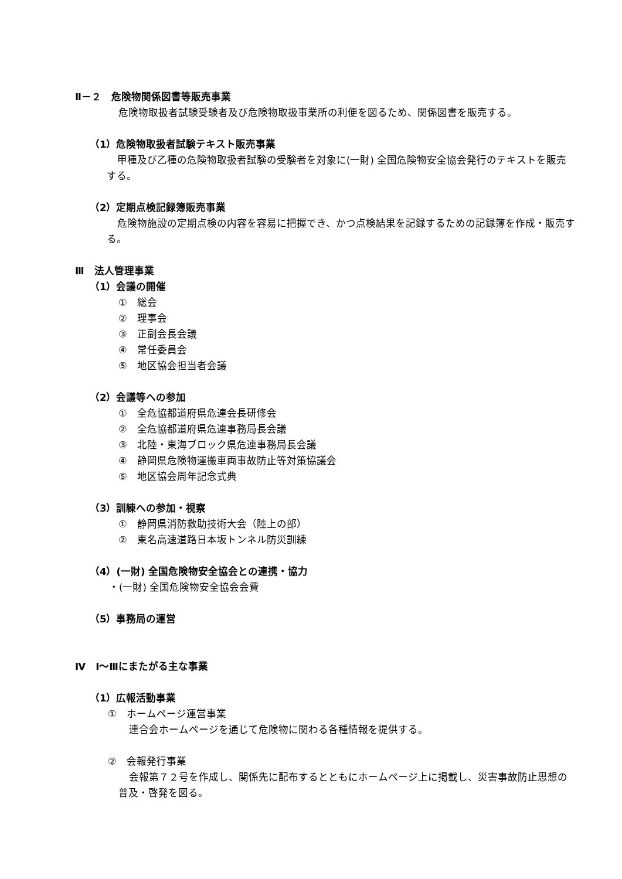Ⅱ－２　危険物関係図書等販売事業
危険物取扱者試験受験者及び危険物取扱事業所の利便を図るため、関係図書を販売する。
（1）危険物取扱者試験テキスト販売事業
甲種及び乙種の危険物取扱者試験の受験者を対象に(一財) 全国危険物安全協会発行のテキストを販売する。
（2）定期点検記録簿販売事業
危険物施設の定期点検の内容を容易に把握でき、かつ点検結果を記録するための記録簿を作成・販売する。
Ⅲ　法人管理事業
（1）会議の開催
①　総会
②　理事会
③　正副会長会議
④　常任委員会
⑤　地区協会担当者会議
（2）会議等への参加
①　全危協都道府県危連会長研修会
②　全危協都道府県危連事務局長会議
③　北陸・東海ブロック県危連事務局長会議
④　静岡県危険物運搬車両事故防止等対策協議会
⑤　地区協会周年記念式典
（3）訓練への参加・視察
①　静岡県消防救助技術大会（陸上の部）
②　東名高速道路日本坂トンネル防災訓練
（4）(一財) 全国危険物安全協会との連携・協力
・(一財) 全国危険物安全協会会費
（5）事務局の運営
Ⅳ　Ⅰ～Ⅲにまたがる主な事業
（1）広報活動事業
①　ホームページ運営事業
連合会ホームページを通じて危険物に関わる各種情報を提供する。
②　会報発行事業
会報第７２号を作成し、関係先に配布するとともにホームページ上に掲載し、災害事故防止思想の普及・啓発を図る。